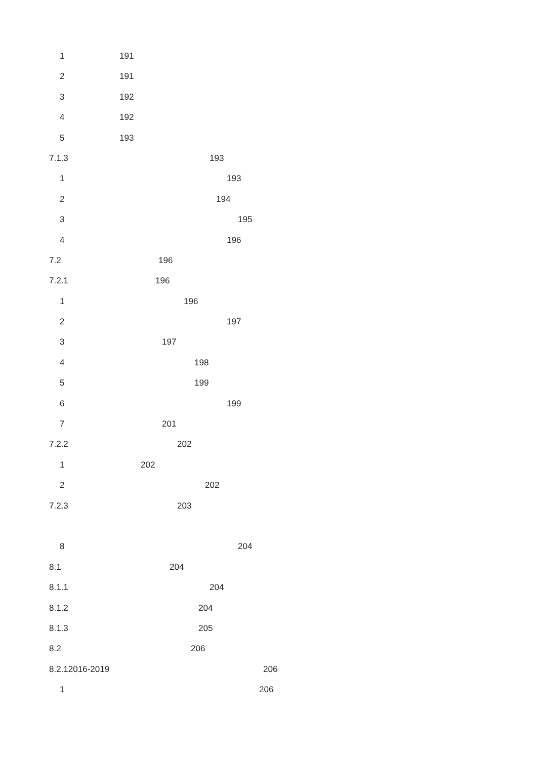1 191
2 191
3 192
4 192
5 193
7.1.3 193
1 193
2 194
3 195
4 196
7.2 196
7.2.1 196
1 196
2 197
3 197
4 198
5 199
6 199
7 201
7.2.2 202
1 202
2 202
7.2.3 203
8 204
8.1 204
8.1.1 204
8.1.2 204
8.1.3 205
8.2 206
8.2.12016-2019 206
1 206